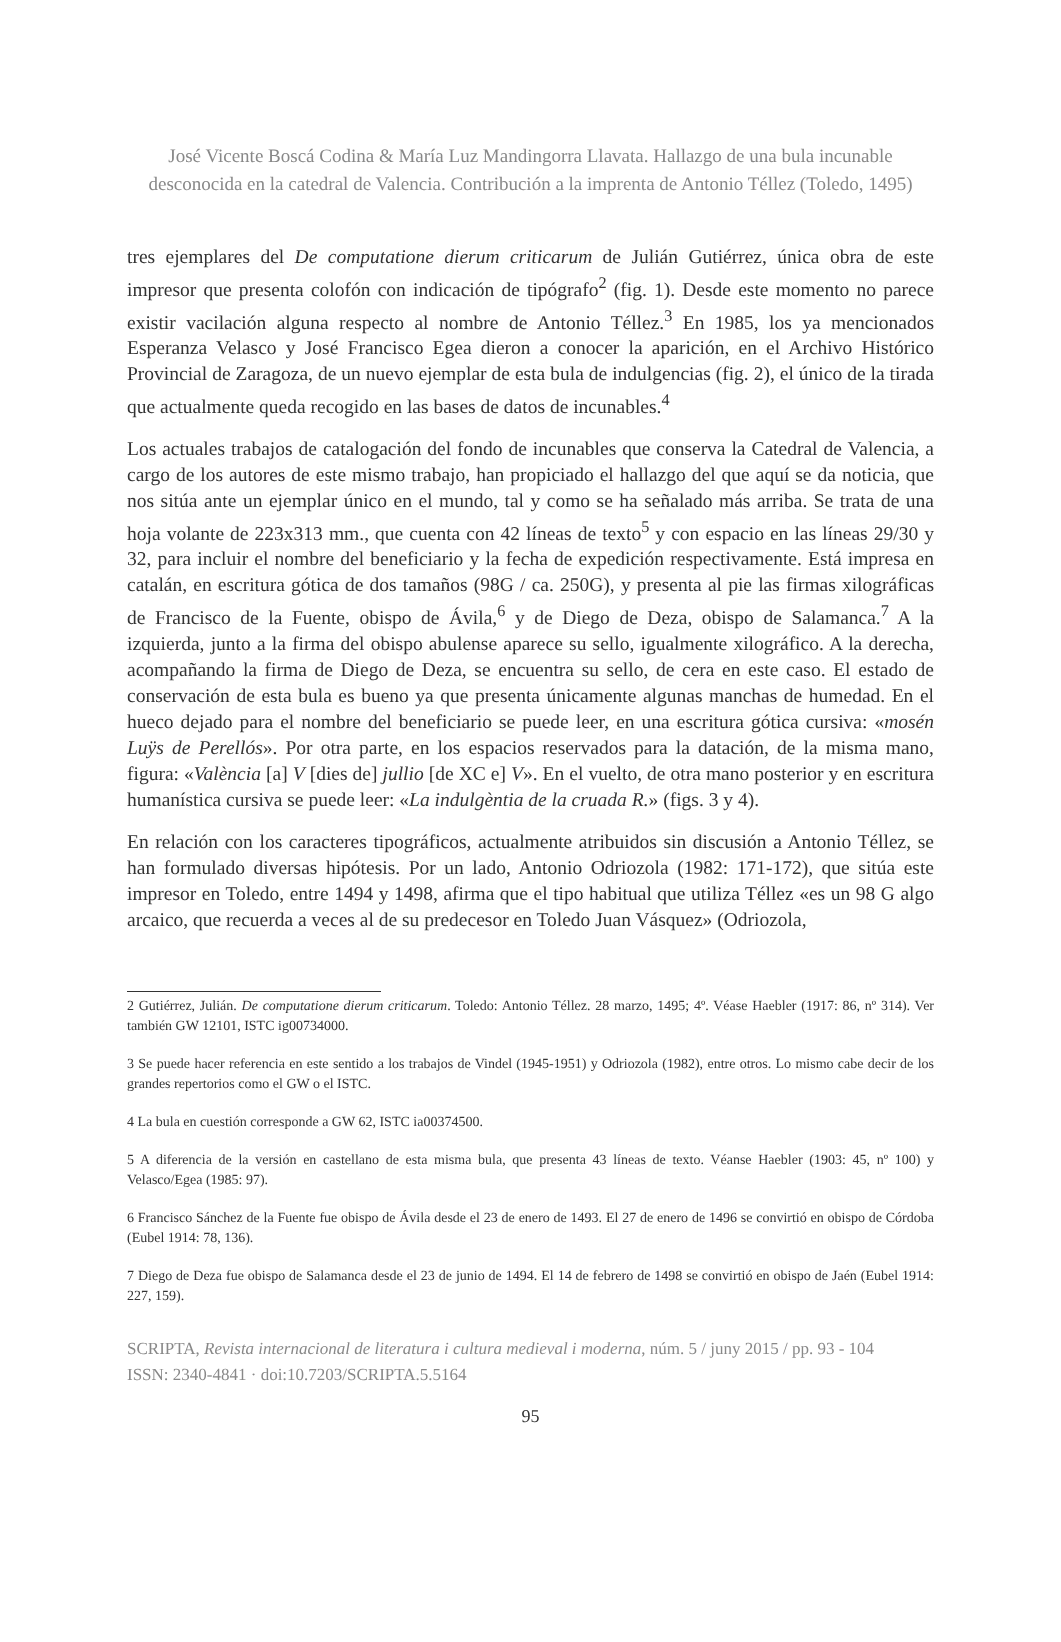José Vicente Boscá Codina & María Luz Mandingorra Llavata. Hallazgo de una bula incunable desconocida en la catedral de Valencia. Contribución a la imprenta de Antonio Téllez (Toledo, 1495)
tres ejemplares del De computatione dierum criticarum de Julián Gutiérrez, única obra de este impresor que presenta colofón con indicación de tipógrafo<sup>2</sup> (fig. 1). Desde este momento no parece existir vacilación alguna respecto al nombre de Antonio Téllez.<sup>3</sup> En 1985, los ya mencionados Esperanza Velasco y José Francisco Egea dieron a conocer la aparición, en el Archivo Histórico Provincial de Zaragoza, de un nuevo ejemplar de esta bula de indulgencias (fig. 2), el único de la tirada que actualmente queda recogido en las bases de datos de incunables.<sup>4</sup>
Los actuales trabajos de catalogación del fondo de incunables que conserva la Catedral de Valencia, a cargo de los autores de este mismo trabajo, han propiciado el hallazgo del que aquí se da noticia, que nos sitúa ante un ejemplar único en el mundo, tal y como se ha señalado más arriba. Se trata de una hoja volante de 223x313 mm., que cuenta con 42 líneas de texto<sup>5</sup> y con espacio en las líneas 29/30 y 32, para incluir el nombre del beneficiario y la fecha de expedición respectivamente. Está impresa en catalán, en escritura gótica de dos tamaños (98G / ca. 250G), y presenta al pie las firmas xilográficas de Francisco de la Fuente, obispo de Ávila,<sup>6</sup> y de Diego de Deza, obispo de Salamanca.<sup>7</sup> A la izquierda, junto a la firma del obispo abulense aparece su sello, igualmente xilográfico. A la derecha, acompañando la firma de Diego de Deza, se encuentra su sello, de cera en este caso. El estado de conservación de esta bula es bueno ya que presenta únicamente algunas manchas de humedad. En el hueco dejado para el nombre del beneficiario se puede leer, en una escritura gótica cursiva: «mosén Luÿs de Perellós». Por otra parte, en los espacios reservados para la datación, de la misma mano, figura: «València [a] V [dies de] jullio [de XC e] V». En el vuelto, de otra mano posterior y en escritura humanística cursiva se puede leer: «La indulgèntia de la cruada R.» (figs. 3 y 4).
En relación con los caracteres tipográficos, actualmente atribuidos sin discusión a Antonio Téllez, se han formulado diversas hipótesis. Por un lado, Antonio Odriozola (1982: 171-172), que sitúa este impresor en Toledo, entre 1494 y 1498, afirma que el tipo habitual que utiliza Téllez «es un 98 G algo arcaico, que recuerda a veces al de su predecesor en Toledo Juan Vásquez» (Odriozola,
2 Gutiérrez, Julián. De computatione dierum criticarum. Toledo: Antonio Téllez. 28 marzo, 1495; 4º. Véase Haebler (1917: 86, nº 314). Ver también GW 12101, ISTC ig00734000.
3 Se puede hacer referencia en este sentido a los trabajos de Vindel (1945-1951) y Odriozola (1982), entre otros. Lo mismo cabe decir de los grandes repertorios como el GW o el ISTC.
4 La bula en cuestión corresponde a GW 62, ISTC ia00374500.
5 A diferencia de la versión en castellano de esta misma bula, que presenta 43 líneas de texto. Véanse Haebler (1903: 45, nº 100) y Velasco/Egea (1985: 97).
6 Francisco Sánchez de la Fuente fue obispo de Ávila desde el 23 de enero de 1493. El 27 de enero de 1496 se convirtió en obispo de Córdoba (Eubel 1914: 78, 136).
7 Diego de Deza fue obispo de Salamanca desde el 23 de junio de 1494. El 14 de febrero de 1498 se convirtió en obispo de Jaén (Eubel 1914: 227, 159).
SCRIPTA, Revista internacional de literatura i cultura medieval i moderna, núm. 5 / juny 2015 / pp. 93 - 104
ISSN: 2340-4841 · doi:10.7203/SCRIPTA.5.5164
95